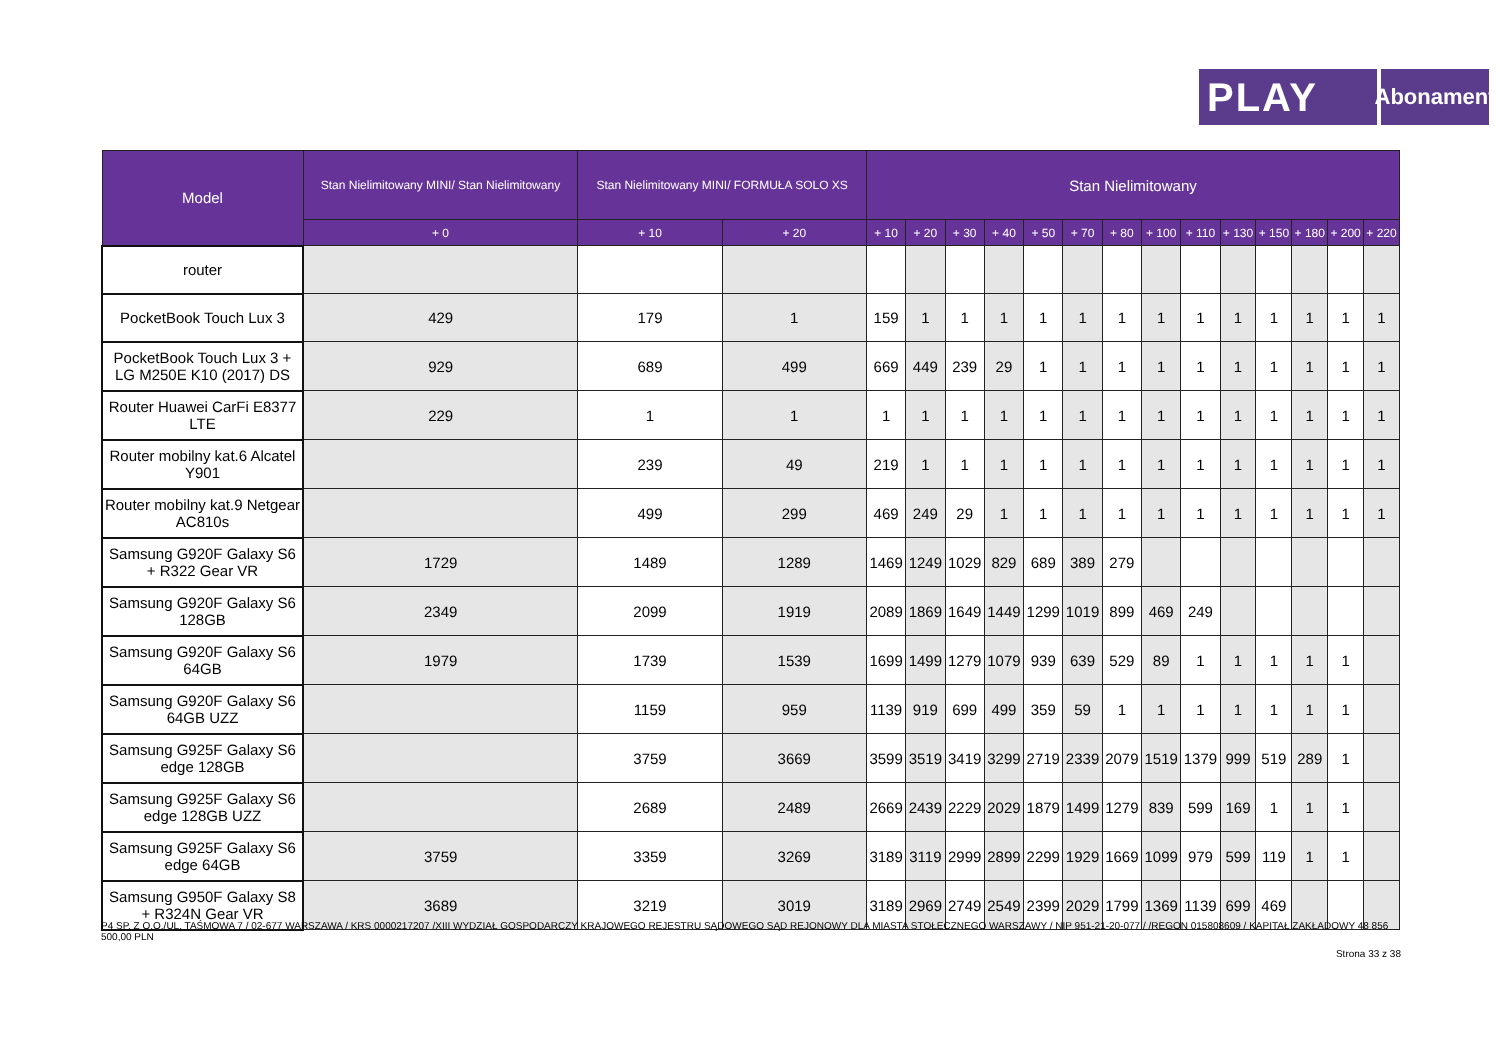PLAY
Abonament
| Model | Stan Nielimitowany MINI/ Stan Nielimitowany | Stan Nielimitowany MINI/ FORMUŁA SOLO XS | | Stan Nielimitowany | | | | | | | | | | | | | |
| --- | --- | --- | --- | --- | --- | --- | --- | --- | --- | --- | --- | --- | --- | --- | --- | --- | --- |
| | + 0 | + 10 | + 20 | + 10 | + 20 | + 30 | + 40 | + 50 | + 70 | + 80 | + 100 | + 110 | + 130 | + 150 | + 180 | + 200 | + 220 |
| router | | | | | | | | | | | | | | | | | |
| PocketBook Touch Lux 3 | 429 | 179 | 1 | 159 | 1 | 1 | 1 | 1 | 1 | 1 | 1 | 1 | 1 | 1 | 1 | 1 | 1 |
| PocketBook Touch Lux 3 + LG M250E K10 (2017) DS | 929 | 689 | 499 | 669 | 449 | 239 | 29 | 1 | 1 | 1 | 1 | 1 | 1 | 1 | 1 | 1 | 1 |
| Router Huawei CarFi E8377 LTE | 229 | 1 | 1 | 1 | 1 | 1 | 1 | 1 | 1 | 1 | 1 | 1 | 1 | 1 | 1 | 1 | 1 |
| Router mobilny kat.6 Alcatel Y901 | | 239 | 49 | 219 | 1 | 1 | 1 | 1 | 1 | 1 | 1 | 1 | 1 | 1 | 1 | 1 | 1 |
| Router mobilny kat.9 Netgear AC810s | | 499 | 299 | 469 | 249 | 29 | 1 | 1 | 1 | 1 | 1 | 1 | 1 | 1 | 1 | 1 | 1 |
| Samsung G920F Galaxy S6 + R322 Gear VR | 1729 | 1489 | 1289 | 1469 | 1249 | 1029 | 829 | 689 | 389 | 279 | | | | | | | |
| Samsung G920F Galaxy S6 128GB | 2349 | 2099 | 1919 | 2089 | 1869 | 1649 | 1449 | 1299 | 1019 | 899 | 469 | 249 | | | | | |
| Samsung G920F Galaxy S6 64GB | 1979 | 1739 | 1539 | 1699 | 1499 | 1279 | 1079 | 939 | 639 | 529 | 89 | 1 | 1 | 1 | 1 | 1 | |
| Samsung G920F Galaxy S6 64GB UZZ | | 1159 | 959 | 1139 | 919 | 699 | 499 | 359 | 59 | 1 | 1 | 1 | 1 | 1 | 1 | 1 | |
| Samsung G925F Galaxy S6 edge 128GB | | 3759 | 3669 | 3599 | 3519 | 3419 | 3299 | 2719 | 2339 | 2079 | 1519 | 1379 | 999 | 519 | 289 | 1 | |
| Samsung G925F Galaxy S6 edge 128GB UZZ | | 2689 | 2489 | 2669 | 2439 | 2229 | 2029 | 1879 | 1499 | 1279 | 839 | 599 | 169 | 1 | 1 | 1 | |
| Samsung G925F Galaxy S6 edge 64GB | 3759 | 3359 | 3269 | 3189 | 3119 | 2999 | 2899 | 2299 | 1929 | 1669 | 1099 | 979 | 599 | 119 | 1 | 1 | |
| Samsung G950F Galaxy S8 + R324N Gear VR | 3689 | 3219 | 3019 | 3189 | 2969 | 2749 | 2549 | 2399 | 2029 | 1799 | 1369 | 1139 | 699 | 469 | | | |
P4 SP. Z O.O./UL. TAŚMOWA 7 / 02-677 WARSZAWA / KRS 0000217207 /XIII WYDZIAŁ GOSPODARCZY KRAJOWEGO REJESTRU SĄDOWEGO SĄD REJONOWY DLA MIASTA STOŁECZNEGO WARSZAWY / NIP 951-21-20-077 / /REGON 015808609 / KAPITAŁ ZAKŁADOWY 48 856 500,00 PLN
Strona 33 z 38